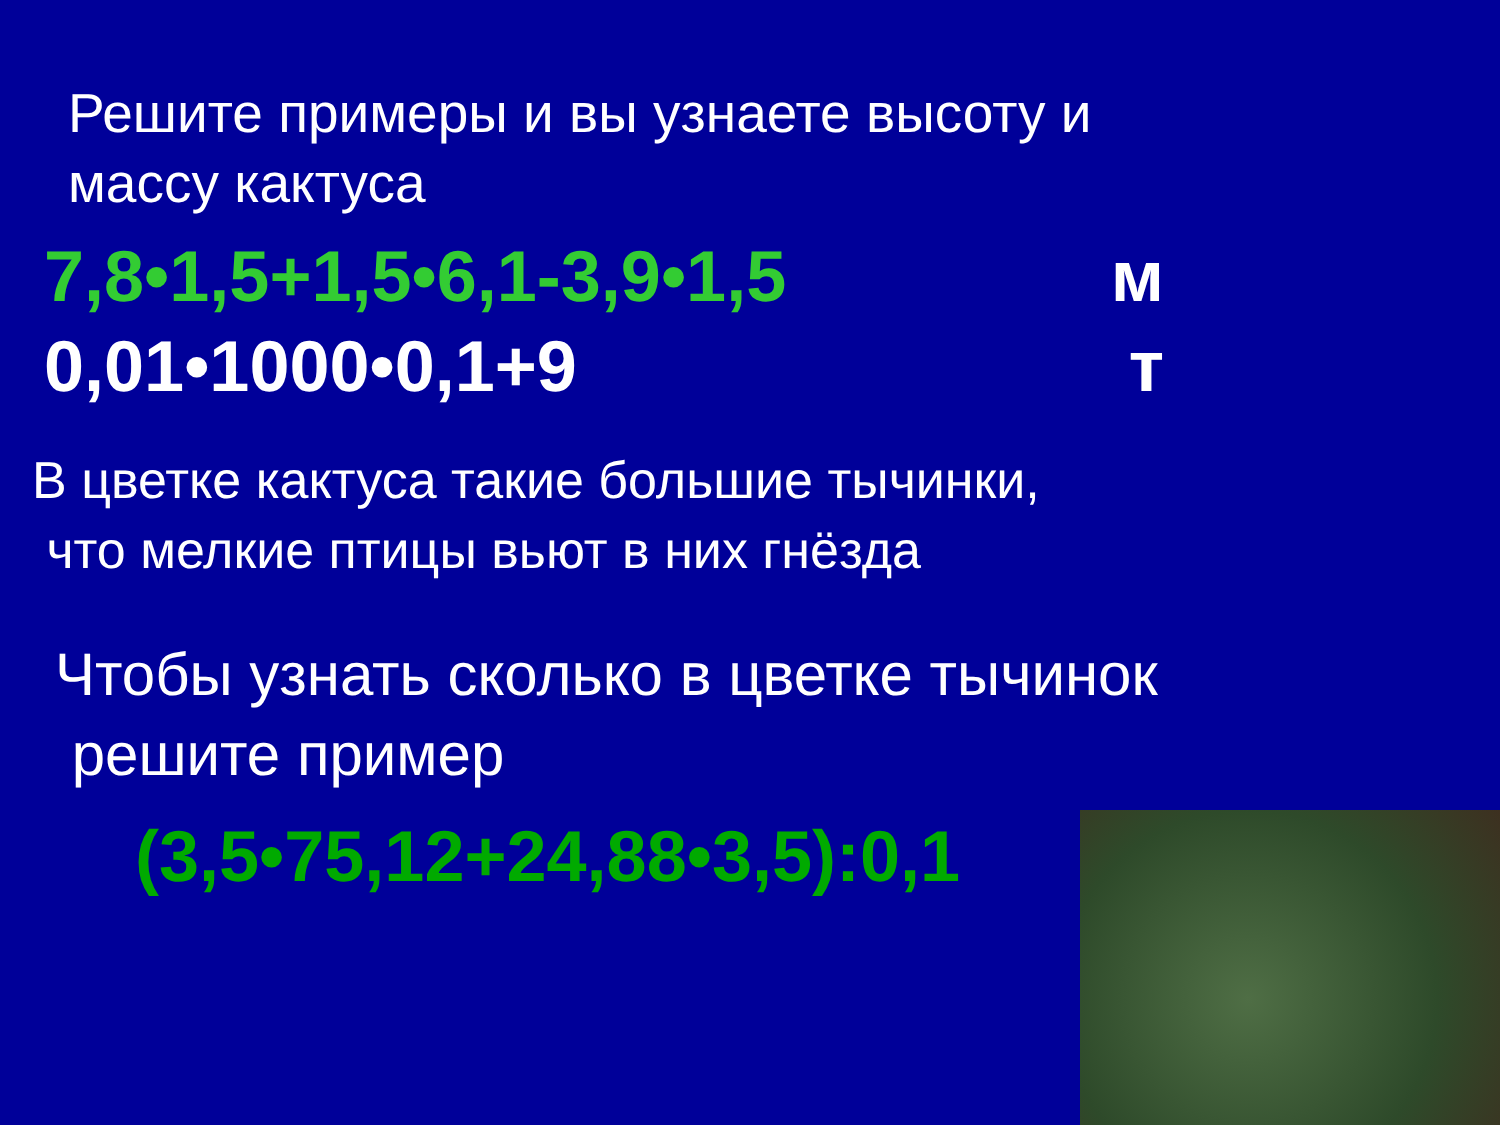Решите примеры и вы узнаете высоту и
массу кактуса
7,8•1,5+1,5•6,1-3,9•1,5 м
0,01•1000•0,1+9 т
В цветке кактуса такие большие тычинки,
что мелкие птицы вьют в них гнёзда
Чтобы узнать сколько в цветке тычинок
решите пример
(3,5•75,12+24,88•3,5):0,1